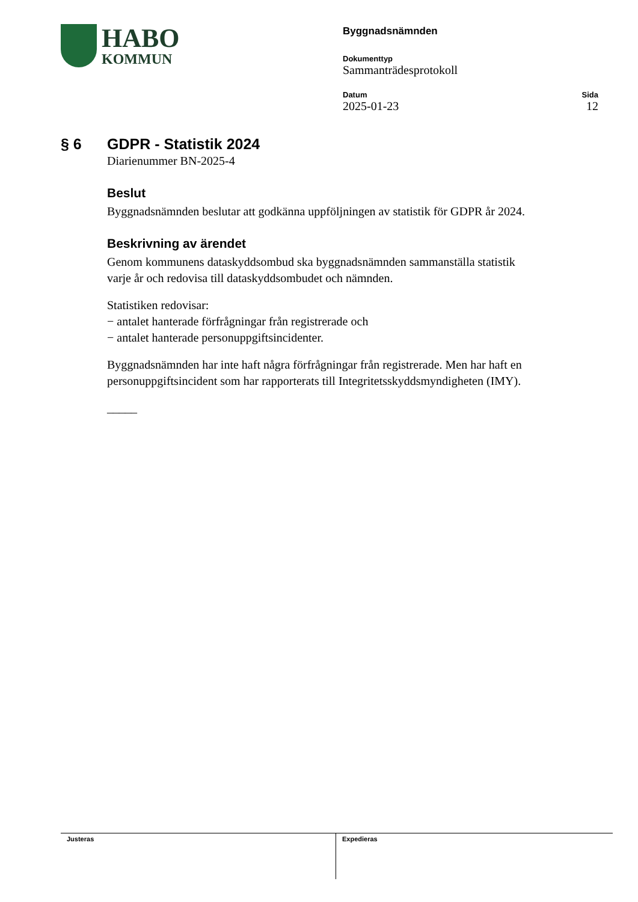HABO
KOMMUN
Byggnadsnämnden
Dokumenttyp
Sammanträdesprotokoll
Datum
2025-01-23
Sida
12
§ 6 GDPR - Statistik 2024
Diarienummer BN-2025-4
Beslut
Byggnadsnämnden beslutar att godkänna uppföljningen av statistik för GDPR år 2024.
Beskrivning av ärendet
Genom kommunens dataskyddsombud ska byggnadsnämnden sammanställa statistik varje år och redovisa till dataskyddsombudet och nämnden.
Statistiken redovisar:
− antalet hanterade förfrågningar från registrerade och
− antalet hanterade personuppgiftsincidenter.
Byggnadsnämnden har inte haft några förfrågningar från registrerade. Men har haft en personuppgiftsincident som har rapporterats till Integritetsskyddsmyndigheten (IMY).
_____
Justeras Expedieras